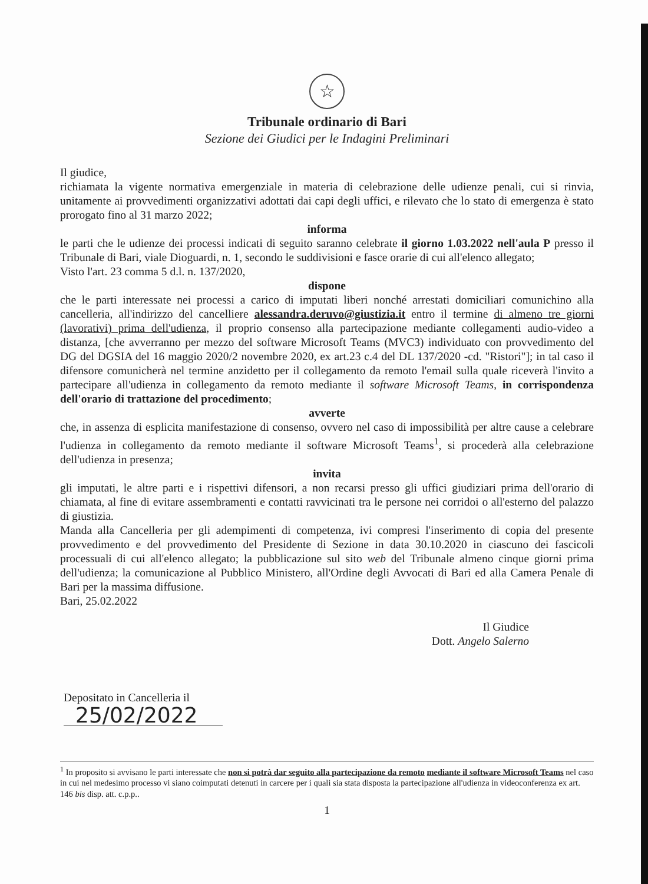☆
Tribunale ordinario di Bari
Sezione dei Giudici per le Indagini Preliminari
Il giudice,
richiamata la vigente normativa emergenziale in materia di celebrazione delle udienze penali, cui si rinvia, unitamente ai provvedimenti organizzativi adottati dai capi degli uffici, e rilevato che lo stato di emergenza è stato prorogato fino al 31 marzo 2022;
informa
le parti che le udienze dei processi indicati di seguito saranno celebrate il giorno 1.03.2022 nell'aula P presso il Tribunale di Bari, viale Dioguardi, n. 1, secondo le suddivisioni e fasce orarie di cui all'elenco allegato;
Visto l'art. 23 comma 5 d.l. n. 137/2020,
dispone
che le parti interessate nei processi a carico di imputati liberi nonché arrestati domiciliari comunichino alla cancelleria, all'indirizzo del cancelliere alessandra.deruvo@giustizia.it entro il termine di almeno tre giorni (lavorativi) prima dell'udienza, il proprio consenso alla partecipazione mediante collegamenti audio-video a distanza, [che avverranno per mezzo del software Microsoft Teams (MVC3) individuato con provvedimento del DG del DGSIA del 16 maggio 2020/2 novembre 2020, ex art.23 c.4 del DL 137/2020 -cd. "Ristori"]; in tal caso il difensore comunicherà nel termine anzidetto per il collegamento da remoto l'email sulla quale riceverà l'invito a partecipare all'udienza in collegamento da remoto mediante il software Microsoft Teams, in corrispondenza dell'orario di trattazione del procedimento;
avverte
che, in assenza di esplicita manifestazione di consenso, ovvero nel caso di impossibilità per altre cause a celebrare l'udienza in collegamento da remoto mediante il software Microsoft Teams<sup>1</sup>, si procederà alla celebrazione dell'udienza in presenza;
invita
gli imputati, le altre parti e i rispettivi difensori, a non recarsi presso gli uffici giudiziari prima dell'orario di chiamata, al fine di evitare assembramenti e contatti ravvicinati tra le persone nei corridoi o all'esterno del palazzo di giustizia.
Manda alla Cancelleria per gli adempimenti di competenza, ivi compresi l'inserimento di copia del presente provvedimento e del provvedimento del Presidente di Sezione in data 30.10.2020 in ciascuno dei fascicoli processuali di cui all'elenco allegato; la pubblicazione sul sito web del Tribunale almeno cinque giorni prima dell'udienza; la comunicazione al Pubblico Ministero, all'Ordine degli Avvocati di Bari ed alla Camera Penale di Bari per la massima diffusione.
Bari, 25.02.2022
Il Giudice
Dott. Angelo Salerno
Depositato in Cancelleria il
25/02/2022
<sup>1</sup> In proposito si avvisano le parti interessate che non si potrà dar seguito alla partecipazione da remoto mediante il software Microsoft Teams nel caso in cui nel medesimo processo vi siano coimputati detenuti in carcere per i quali sia stata disposta la partecipazione all'udienza in videoconferenza ex art. 146 bis disp. att. c.p.p..
1